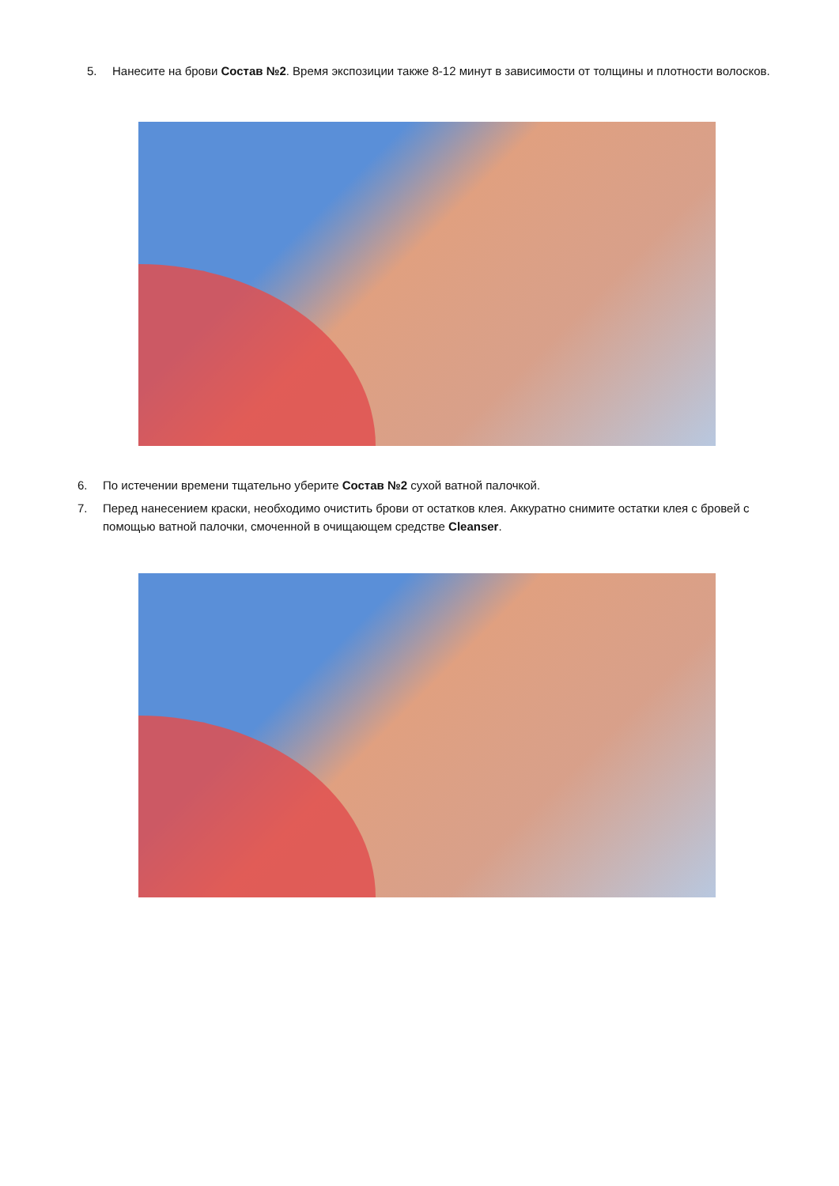5. Нанесите на брови Состав №2. Время экспозиции также 8-12 минут в зависимости от толщины и плотности волосков.
6. По истечении времени тщательно уберите Состав №2 сухой ватной палочкой.
7. Перед нанесением краски, необходимо очистить брови от остатков клея. Аккуратно снимите остатки клея с бровей с помощью ватной палочки, смоченной в очищающем средстве Cleanser.